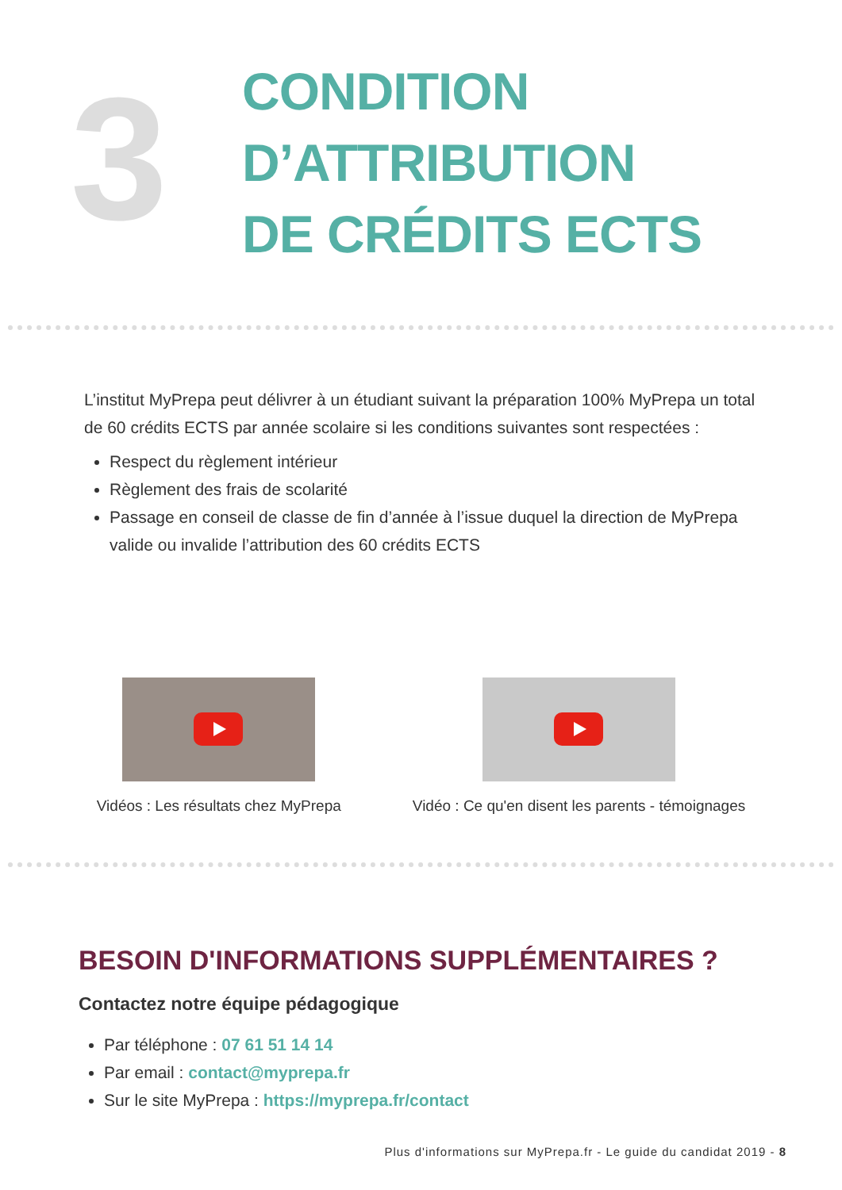3
CONDITION
D’ATTRIBUTION
DE CRÉDITS ECTS
L’institut MyPrepa peut délivrer à un étudiant suivant la préparation 100% MyPrepa un total de 60 crédits ECTS par année scolaire si les conditions suivantes sont respectées :
Respect du règlement intérieur
Règlement des frais de scolarité
Passage en conseil de classe de fin d’année à l’issue duquel la direction de MyPrepa valide ou invalide l’attribution des 60 crédits ECTS
Vidéos : Les résultats chez MyPrepa
Vidéo : Ce qu'en disent les parents - témoignages
BESOIN D'INFORMATIONS SUPPLÉMENTAIRES ?
Contactez notre équipe pédagogique
Par téléphone : 07 61 51 14 14
Par email : contact@myprepa.fr
Sur le site MyPrepa : https://myprepa.fr/contact
Plus d'informations sur MyPrepa.fr - Le guide du candidat 2019 - 8